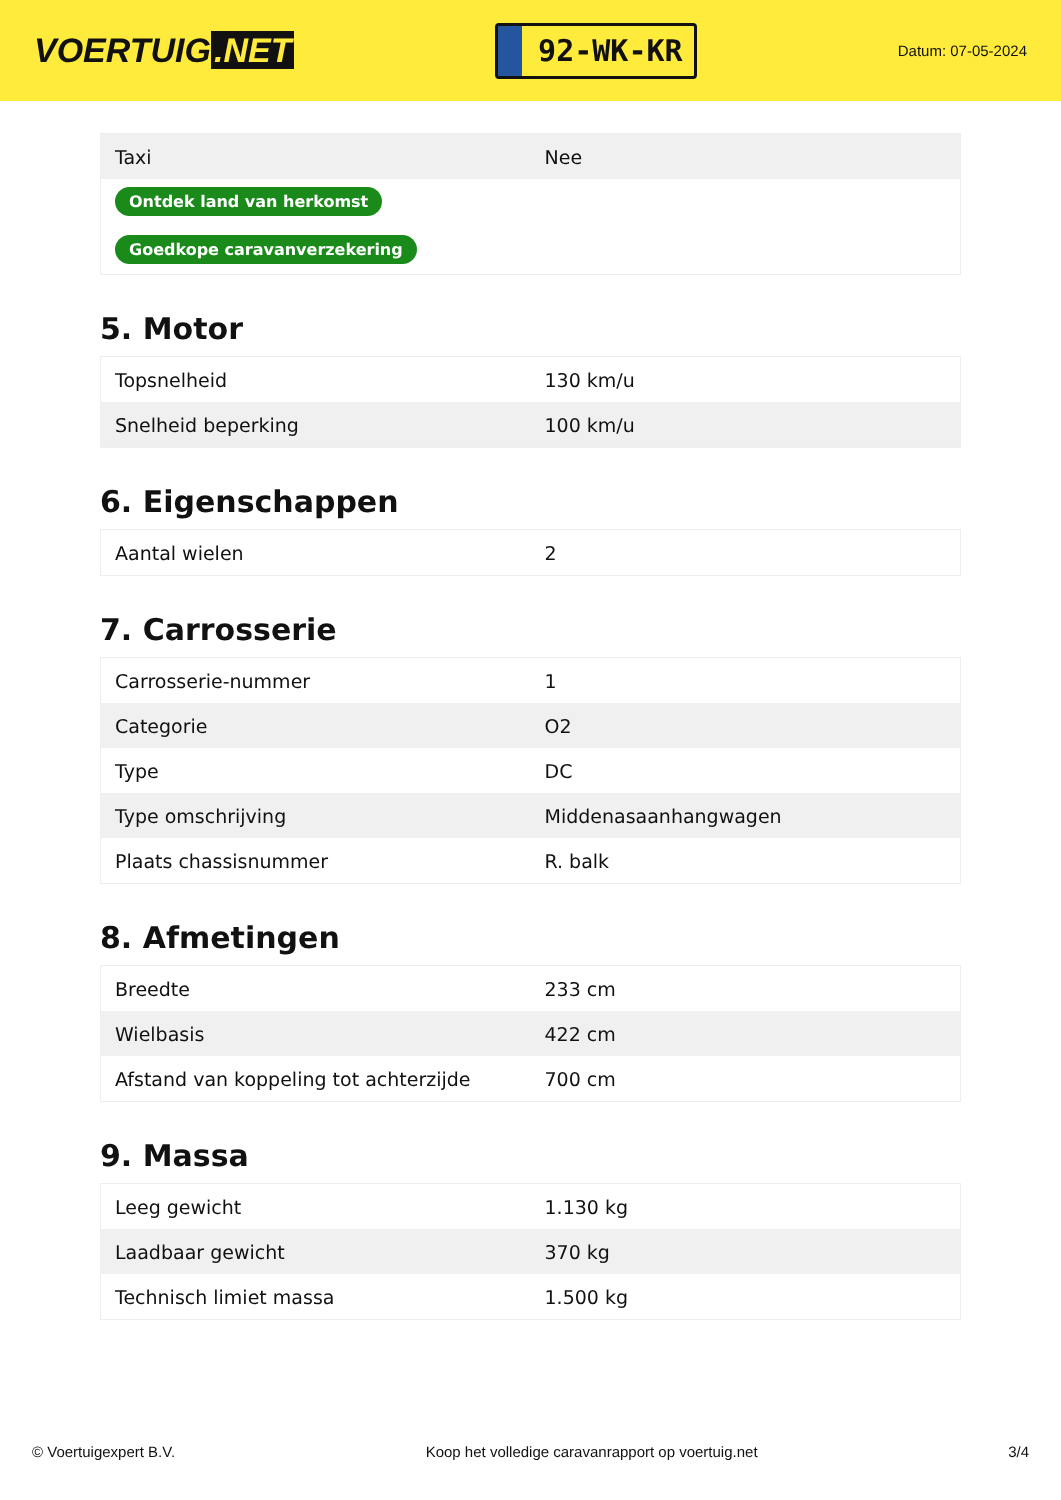VOERTUIG.NET
92-WK-KR
Datum: 07-05-2024
| Taxi | Nee |
| Ontdek land van herkomst | |
| Goedkope caravanverzekering | |
5. Motor
| Topsnelheid | 130 km/u |
| Snelheid beperking | 100 km/u |
6. Eigenschappen
| Aantal wielen | 2 |
7. Carrosserie
| Carrosserie-nummer | 1 |
| Categorie | O2 |
| Type | DC |
| Type omschrijving | Middenasaanhangwagen |
| Plaats chassisnummer | R. balk |
8. Afmetingen
| Breedte | 233 cm |
| Wielbasis | 422 cm |
| Afstand van koppeling tot achterzijde | 700 cm |
9. Massa
| Leeg gewicht | 1.130 kg |
| Laadbaar gewicht | 370 kg |
| Technisch limiet massa | 1.500 kg |
© Voertuigexpert B.V. Koop het volledige caravanrapport op voertuig.net 3/4